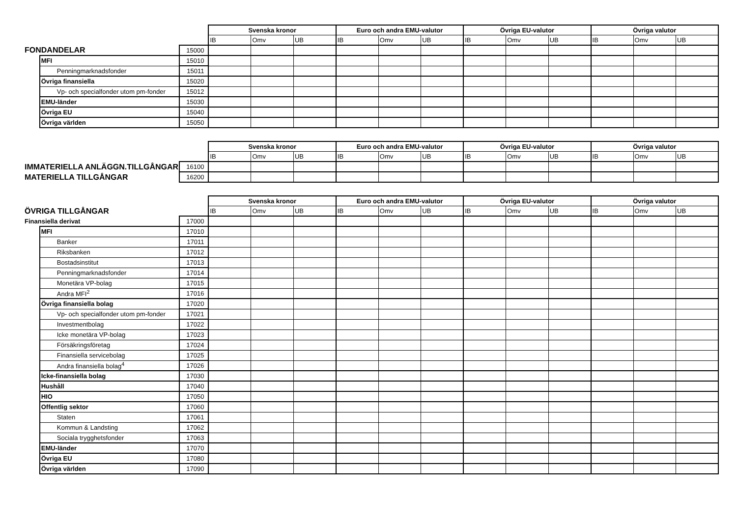| | | | Svenska kronor | | | Euro och andra EMU-valutor | | | Övriga EU-valutor | | | Övriga valutor | | |
| | | | IB | Omv | UB | IB | Omv | UB | IB | Omv | UB | IB | Omv | UB |
| FONDANDELAR | | 15000 | | | | | | | | | | | | |
| | MFI | 15010 | | | | | | | | | | | | |
| | Penningmarknadsfonder | 15011 | | | | | | | | | | | | |
| | Övriga finansiella | 15020 | | | | | | | | | | | | |
| | Vp- och specialfonder utom pm-fonder | 15012 | | | | | | | | | | | | |
| | EMU-länder | 15030 | | | | | | | | | | | | |
| | Övriga EU | 15040 | | | | | | | | | | | | |
| | Övriga världen | 15050 | | | | | | | | | | | | |
| | | | Svenska kronor | | | Euro och andra EMU-valutor | | | Övriga EU-valutor | | | Övriga valutor | | |
| | | | IB | Omv | UB | IB | Omv | UB | IB | Omv | UB | IB | Omv | UB |
| IMMATERIELLA ANLÄGGN.TILLGÅNGAR | | 16100 | | | | | | | | | | | | |
| MATERIELLA TILLGÅNGAR | | 16200 | | | | | | | | | | | | |
| | | | Svenska kronor | | | Euro och andra EMU-valutor | | | Övriga EU-valutor | | | Övriga valutor | | |
| ÖVRIGA TILLGÅNGAR | | | IB | Omv | UB | IB | Omv | UB | IB | Omv | UB | IB | Omv | UB |
| Finansiella derivat | | 17000 | | | | | | | | | | | | |
| | MFI | 17010 | | | | | | | | | | | | |
| | Banker | 17011 | | | | | | | | | | | | |
| | Riksbanken | 17012 | | | | | | | | | | | | |
| | Bostadsinstitut | 17013 | | | | | | | | | | | | |
| | Penningmarknadsfonder | 17014 | | | | | | | | | | | | |
| | Monetära VP-bolag | 17015 | | | | | | | | | | | | |
| | Andra MFI<sup>2</sup> | 17016 | | | | | | | | | | | | |
| | Övriga finansiella bolag | 17020 | | | | | | | | | | | | |
| | Vp- och specialfonder utom pm-fonder | 17021 | | | | | | | | | | | | |
| | Investmentbolag | 17022 | | | | | | | | | | | | |
| | Icke monetära VP-bolag | 17023 | | | | | | | | | | | | |
| | Försäkringsföretag | 17024 | | | | | | | | | | | | |
| | Finansiella servicebolag | 17025 | | | | | | | | | | | | |
| | Andra finansiella bolag<sup>4</sup> | 17026 | | | | | | | | | | | | |
| | Icke-finansiella bolag | 17030 | | | | | | | | | | | | |
| | Hushåll | 17040 | | | | | | | | | | | | |
| | HIO | 17050 | | | | | | | | | | | | |
| | Offentlig sektor | 17060 | | | | | | | | | | | | |
| | Staten | 17061 | | | | | | | | | | | | |
| | Kommun & Landsting | 17062 | | | | | | | | | | | | |
| | Sociala trygghetsfonder | 17063 | | | | | | | | | | | | |
| | EMU-länder | 17070 | | | | | | | | | | | | |
| | Övriga EU | 17080 | | | | | | | | | | | | |
| | Övriga världen | 17090 | | | | | | | | | | | | |